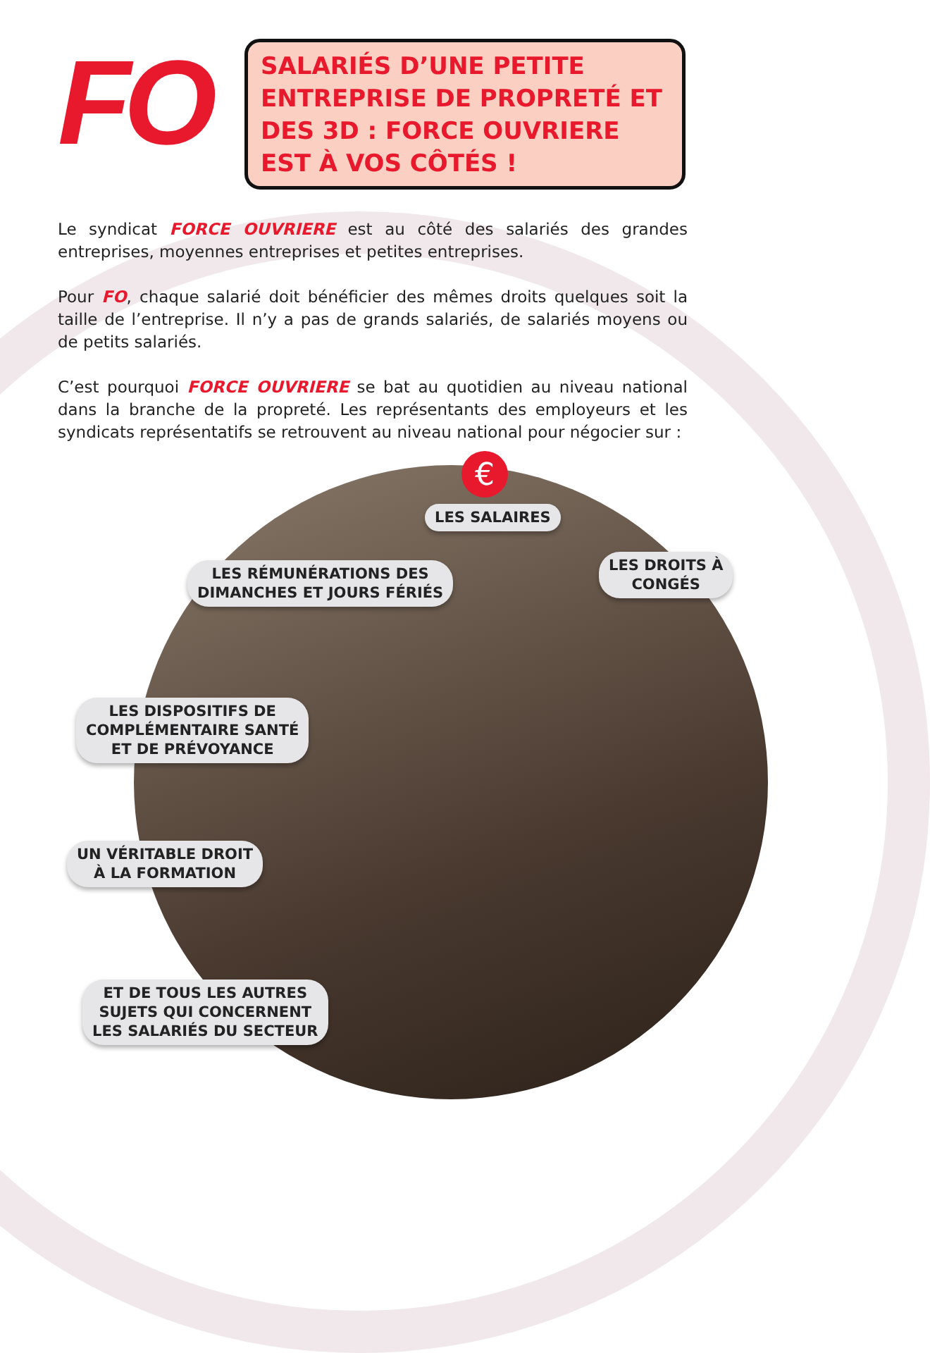FO
SALARIÉS D’UNE PETITE ENTREPRISE DE PROPRETÉ ET DES 3D : FORCE OUVRIERE EST À VOS CÔTÉS !
Le syndicat FORCE OUVRIERE est au côté des salariés des grandes entreprises, moyennes entreprises et petites entreprises.
Pour FO, chaque salarié doit bénéficier des mêmes droits quelques soit la taille de l’entreprise. Il n’y a pas de grands salariés, de salariés moyens ou de petits salariés.
C’est pourquoi FORCE OUVRIERE se bat au quotidien au niveau national dans la branche de la propreté. Les représentants des employeurs et les syndicats représentatifs se retrouvent au niveau national pour négocier sur :
€
LES SALAIRES
LES RÉMUNÉRATIONS DES
DIMANCHES ET JOURS FÉRIÉS
LES DROITS À
CONGÉS
LES DISPOSITIFS DE
COMPLÉMENTAIRE SANTÉ
ET DE PRÉVOYANCE
UN VÉRITABLE DROIT
À LA FORMATION
ET DE TOUS LES AUTRES
SUJETS QUI CONCERNENT
LES SALARIÉS DU SECTEUR